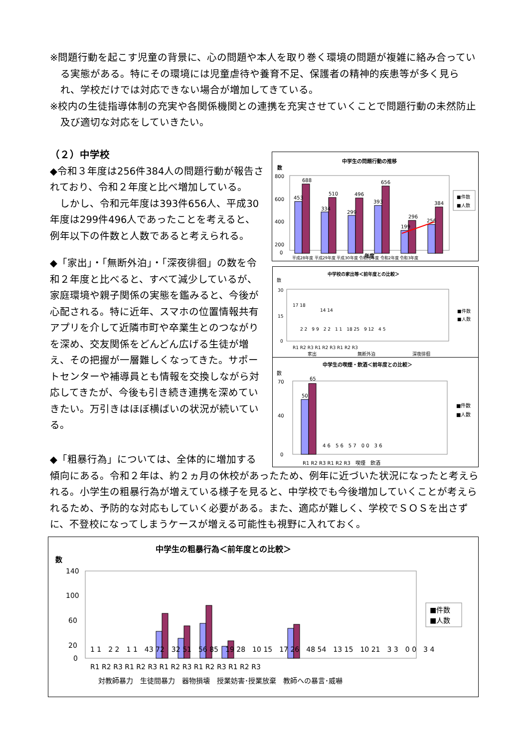※問題行動を起こす児童の背景に、心の問題や本人を取り巻く環境の問題が複雑に絡み合っている実態がある。特にその環境には児童虐待や養育不足、保護者の精神的疾患等が多く見られ、学校だけでは対応できない場合が増加してきている。
※校内の生徒指導体制の充実や各関係機関との連携を充実させていくことで問題行動の未然防止及び適切な対応をしていきたい。
（２）中学校
◆令和３年度は256件384人の問題行動が報告されており、令和２年度と比べ増加している。
　しかし、令和元年度は393件656人、平成30年度は299件496人であったことを考えると、例年以下の件数と人数であると考えられる。
◆「家出」・「無断外泊」・「深夜徘徊」の数を令和２年度と比べると、すべて減少しているが、家庭環境や親子関係の実態を鑑みると、今後が心配される。特に近年、スマホの位置情報共有アプリを介して近隣市町や卒業生とのつながりを深め、交友関係をどんどん広げる生徒が増え、その把握が一層難しくなってきた。サポートセンターや補導員とも情報を交換しながら対応してきたが、今後も引き続き連携を深めていきたい。万引きはほぼ横ばいの状況が続いている。
中学生の問題行動の推移
数
800
600
400
200
0
453
688
334
510
299
496
393
656
199
296
256
384
平成28年度 平成29年度 平成30年度 令和元年度 令和2年度 令和3年度
■件数
■人数
年度
中学校の家出等＜前年度との比較＞
数
30
15
0
R1 R2 R3 R1 R2 R3 R1 R2 R3
家出
無断外泊
深夜徘徊
17 18
14 14
■件数
■人数
2 2　9 9　2 2　1 1　18 25　9 12　4 5
中学生の喫煙・飲酒＜前年度との比較＞
数
70
40
0
50
65
4 6　5 6　5 7　0 0　3 6
R1 R2 R3 R1 R2 R3　喫煙　飲酒
■件数
■人数
◆「粗暴行為」については、全体的に増加する
傾向にある。令和２年は、約２ヵ月の休校があったため、例年に近づいた状況になったと考えられる。小学生の粗暴行為が増えている様子を見ると、中学校でも今後増加していくことが考えられるため、予防的な対応もしていく必要がある。また、適応が難しく、学校でＳＯＳを出さずに、不登校になってしまうケースが増える可能性も視野に入れておく。
中学生の粗暴行為＜前年度との比較＞
数
140
100
60
20
0
1 1　2 2　1 1　43 72　32 51　56 85　19 28　10 15　17 26　48 54　13 15　10 21　3 3　0 0　3 4
R1 R2 R3 R1 R2 R3 R1 R2 R3 R1 R2 R3 R1 R2 R3
対教師暴力　生徒間暴力　器物損壊　授業妨害･授業放棄　教師への暴言･威嚇
■件数
■人数